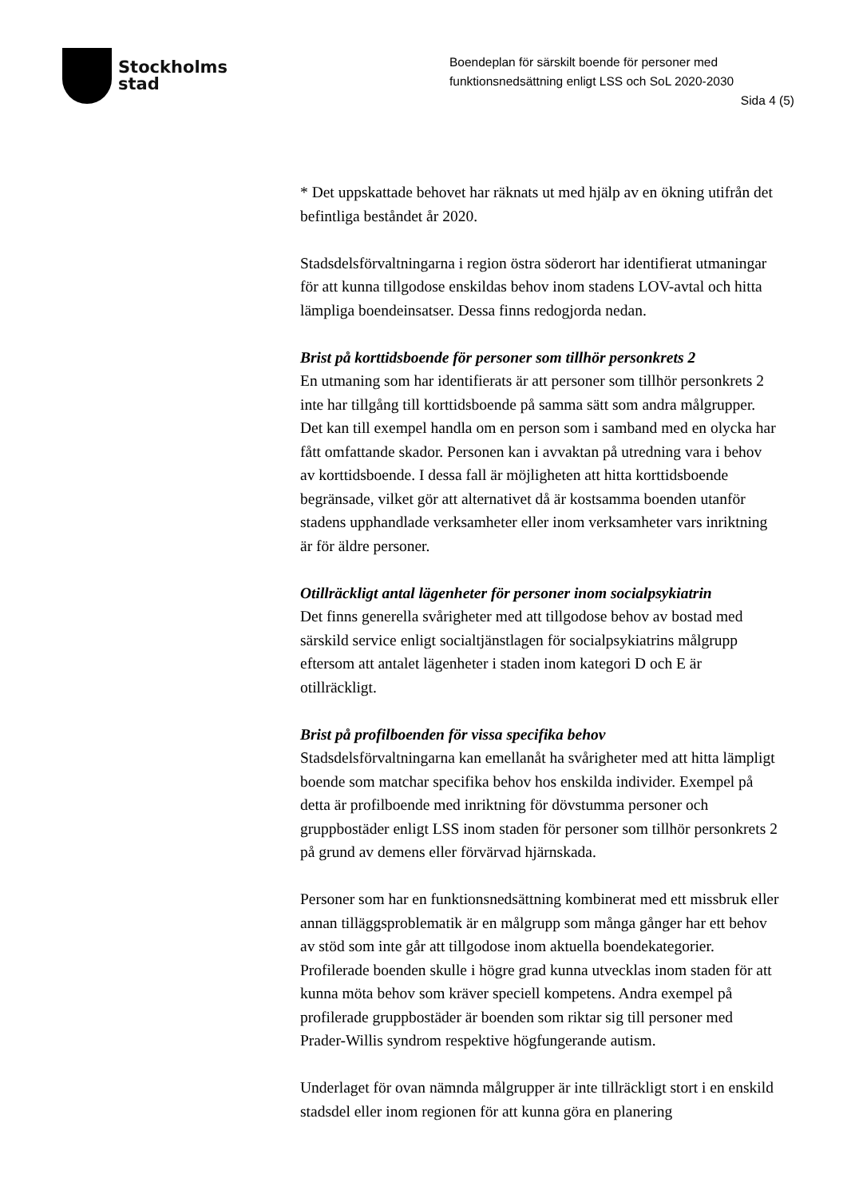Stockholms
stad
Boendeplan för särskilt boende för personer med funktionsnedsättning enligt LSS och SoL 2020-2030
Sida 4 (5)
* Det uppskattade behovet har räknats ut med hjälp av en ökning utifrån det befintliga beståndet år 2020.
Stadsdelsförvaltningarna i region östra söderort har identifierat utmaningar för att kunna tillgodose enskildas behov inom stadens LOV-avtal och hitta lämpliga boendeinsatser. Dessa finns redogjorda nedan.
Brist på korttidsboende för personer som tillhör personkrets 2
En utmaning som har identifierats är att personer som tillhör personkrets 2 inte har tillgång till korttidsboende på samma sätt som andra målgrupper. Det kan till exempel handla om en person som i samband med en olycka har fått omfattande skador. Personen kan i avvaktan på utredning vara i behov av korttidsboende. I dessa fall är möjligheten att hitta korttidsboende begränsade, vilket gör att alternativet då är kostsamma boenden utanför stadens upphandlade verksamheter eller inom verksamheter vars inriktning är för äldre personer.
Otillräckligt antal lägenheter för personer inom socialpsykiatrin
Det finns generella svårigheter med att tillgodose behov av bostad med särskild service enligt socialtjänstlagen för socialpsykiatrins målgrupp eftersom att antalet lägenheter i staden inom kategori D och E är otillräckligt.
Brist på profilboenden för vissa specifika behov
Stadsdelsförvaltningarna kan emellanåt ha svårigheter med att hitta lämpligt boende som matchar specifika behov hos enskilda individer. Exempel på detta är profilboende med inriktning för dövstumma personer och gruppbostäder enligt LSS inom staden för personer som tillhör personkrets 2 på grund av demens eller förvärvad hjärnskada.
Personer som har en funktionsnedsättning kombinerat med ett missbruk eller annan tilläggsproblematik är en målgrupp som många gånger har ett behov av stöd som inte går att tillgodose inom aktuella boendekategorier. Profilerade boenden skulle i högre grad kunna utvecklas inom staden för att kunna möta behov som kräver speciell kompetens. Andra exempel på profilerade gruppbostäder är boenden som riktar sig till personer med Prader-Willis syndrom respektive högfungerande autism.
Underlaget för ovan nämnda målgrupper är inte tillräckligt stort i en enskild stadsdel eller inom regionen för att kunna göra en planering